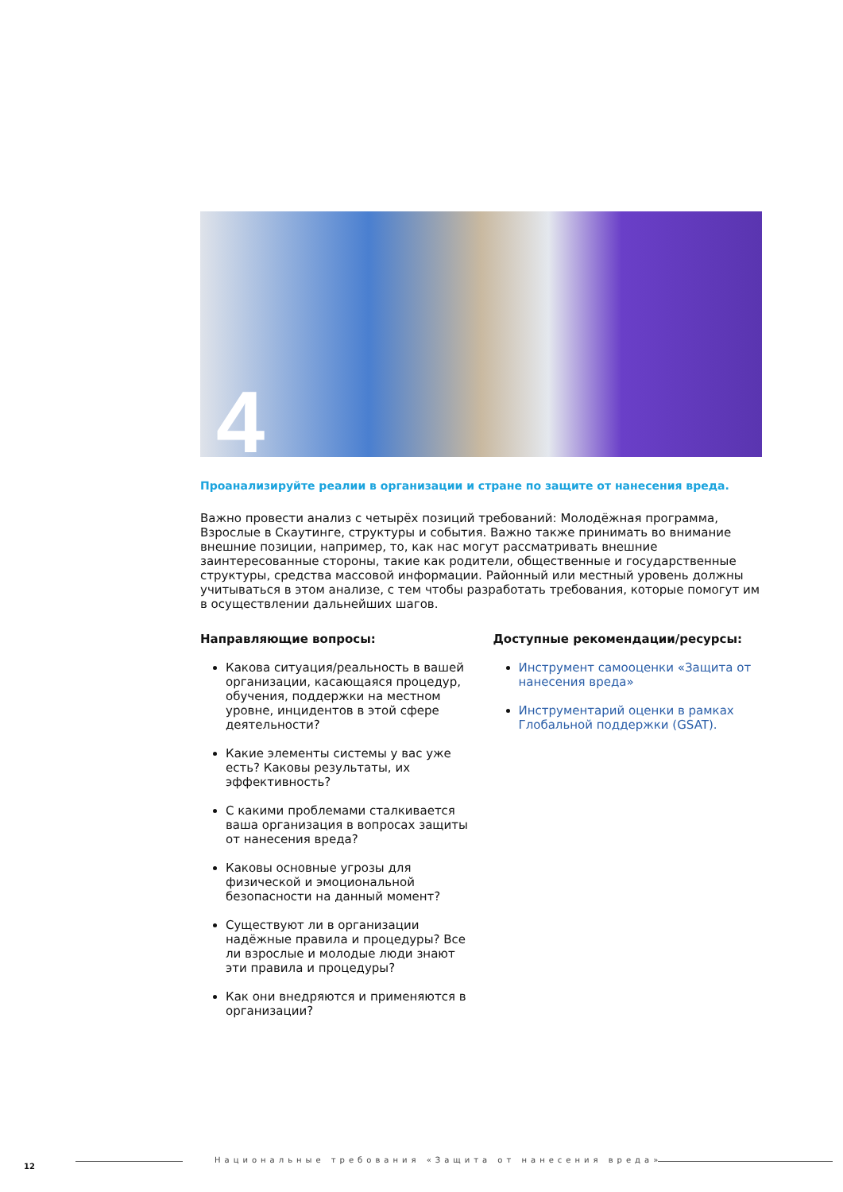4
Проанализируйте реалии в организации и стране по защите от нанесения вреда.
Важно провести анализ с четырёх позиций требований: Молодёжная программа, Взрослые в Скаутинге, структуры и события. Важно также принимать во внимание внешние позиции, например, то, как нас могут рассматривать внешние заинтересованные стороны, такие как родители, общественные и государственные структуры, средства массовой информации. Районный или местный уровень должны учитываться в этом анализе, с тем чтобы разработать требования, которые помогут им в осуществлении дальнейших шагов.
Направляющие вопросы:
Какова ситуация/реальность в вашей организации, касающаяся процедур, обучения, поддержки на местном уровне, инцидентов в этой сфере деятельности?
Какие элементы системы у вас уже есть? Каковы результаты, их эффективность?
С какими проблемами сталкивается ваша организация в вопросах защиты от нанесения вреда?
Каковы основные угрозы для физической и эмоциональной безопасности на данный момент?
Существуют ли в организации надёжные правила и процедуры? Все ли взрослые и молодые люди знают эти правила и процедуры?
Как они внедряются и применяются в организации?
Доступные рекомендации/ресурсы:
Инструмент самооценки «Защита от нанесения вреда»
Инструментарий оценки в рамках Глобальной поддержки (GSAT).
12
Национальные требования «Защита от нанесения вреда»